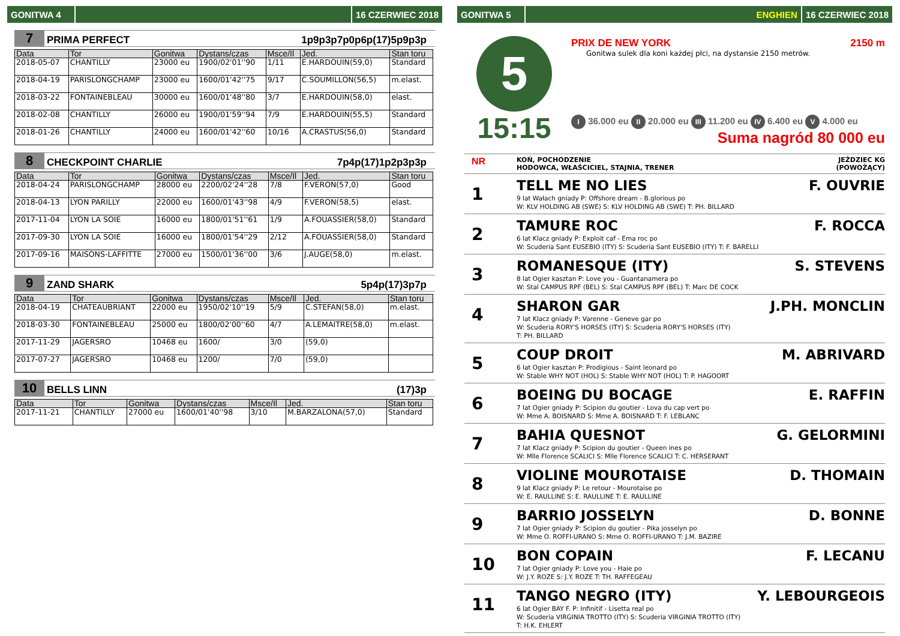GONITWA 4 16 CZERWIEC 2018
7 PRIMA PERFECT 1p9p3p7p0p6p(17)5p9p3p
| Data | Tor | Gonitwa | Dystans/czas | Msce/Il | Jed. | Stan toru |
| --- | --- | --- | --- | --- | --- | --- |
| 2018-05-07 | CHANTILLY | 23000 eu | 1900/02'01''90 | 1/11 | E.HARDOUIN(59,0) | Standard |
| 2018-04-19 | PARISLONGCHAMP | 23000 eu | 1600/01'42''75 | 9/17 | C.SOUMILLON(56,5) | m.elast. |
| 2018-03-22 | FONTAINEBLEAU | 30000 eu | 1600/01'48''80 | 3/7 | E.HARDOUIN(58,0) | elast. |
| 2018-02-08 | CHANTILLY | 26000 eu | 1900/01'59''94 | 7/9 | E.HARDOUIN(55,5) | Standard |
| 2018-01-26 | CHANTILLY | 24000 eu | 1600/01'42''60 | 10/16 | A.CRASTUS(56,0) | Standard |
8 CHECKPOINT CHARLIE 7p4p(17)1p2p3p3p
| Data | Tor | Gonitwa | Dystans/czas | Msce/Il | Jed. | Stan toru |
| --- | --- | --- | --- | --- | --- | --- |
| 2018-04-24 | PARISLONGCHAMP | 28000 eu | 2200/02'24''28 | 7/8 | F.VERON(57,0) | Good |
| 2018-04-13 | LYON PARILLY | 22000 eu | 1600/01'43''98 | 4/9 | F.VERON(58,5) | elast. |
| 2017-11-04 | LYON LA SOIE | 16000 eu | 1800/01'51''61 | 1/9 | A.FOUASSIER(58,0) | Standard |
| 2017-09-30 | LYON LA SOIE | 16000 eu | 1800/01'54''29 | 2/12 | A.FOUASSIER(58,0) | Standard |
| 2017-09-16 | MAISONS-LAFFITTE | 27000 eu | 1500/01'36''00 | 3/6 | J.AUGE(58,0) | m.elast. |
9 ZAND SHARK 5p4p(17)3p7p
| Data | Tor | Gonitwa | Dystans/czas | Msce/Il | Jed. | Stan toru |
| --- | --- | --- | --- | --- | --- | --- |
| 2018-04-19 | CHATEAUBRIANT | 22000 eu | 1950/02'10''19 | 5/9 | C.STEFAN(58,0) | m.elast. |
| 2018-03-30 | FONTAINEBLEAU | 25000 eu | 1800/02'00''60 | 4/7 | A.LEMAITRE(58,0) | m.elast. |
| 2017-11-29 | JAGERSRO | 10468 eu | 1600/ | 3/0 | (59,0) | |
| 2017-07-27 | JAGERSRO | 10468 eu | 1200/ | 7/0 | (59,0) | |
10 BELLS LINN (17)3p
| Data | Tor | Gonitwa | Dystans/czas | Msce/Il | Jed. | Stan toru |
| --- | --- | --- | --- | --- | --- | --- |
| 2017-11-21 | CHANTILLY | 27000 eu | 1600/01'40''98 | 3/10 | M.BARZALONA(57,0) | Standard |
GONITWA 5 ENGHIEN 16 CZERWIEC 2018
5
15:15
PRIX DE NEW YORK 2150 m
Gonitwa sulek dla koni każdej płci, na dystansie 2150 metrów.
I 36.000 eu II 20.000 eu III 11.200 eu IV 6.400 eu V 4.000 eu
Suma nagród 80 000 eu
NR KOŃ, POCHODZENIE
HODOWCA, WŁAŚCICIEL, STAJNIA, TRENER JEŹDZIEC KG
(POWOŻĄCY)
1
TELL ME NO LIES F. OUVRIE
9 lat Wałach gniady P: Offshore dream - B.glorious po
W: KLV HOLDING AB (SWE) S: KLV HOLDING AB (SWE) T: PH. BILLARD
2
TAMURE ROC F. ROCCA
6 lat Klacz gniady P: Exploit caf - Ema roc po
W: Scuderia Sant EUSEBIO (ITY) S: Scuderia Sant EUSEBIO (ITY) T: F. BARELLI
3
ROMANESQUE (ITY) S. STEVENS
8 lat Ogier kasztan P: Love you - Guantanamera po
W: Stal CAMPUS RPF (BEL) S: Stal CAMPUS RPF (BEL) T: Marc DE COCK
4
SHARON GAR J.PH. MONCLIN
7 lat Klacz gniady P: Varenne - Geneve gar po
W: Scuderia RORY'S HORSES (ITY) S: Scuderia RORY'S HORSES (ITY)
T: PH. BILLARD
5
COUP DROIT M. ABRIVARD
6 lat Ogier kasztan P: Prodigious - Saint leonard po
W: Stable WHY NOT (HOL) S: Stable WHY NOT (HOL) T: P. HAGOORT
6
BOEING DU BOCAGE E. RAFFIN
7 lat Ogier gniady P: Scipion du goutier - Lova du cap vert po
W: Mme A. BOISNARD S: Mme A. BOISNARD T: F. LEBLANC
7
BAHIA QUESNOT G. GELORMINI
7 lat Klacz gniady P: Scipion du goutier - Queen ines po
W: Mlle Florence SCALICI S: Mlle Florence SCALICI T: C. HERSERANT
8
VIOLINE MOUROTAISE D. THOMAIN
9 lat Klacz gniady P: Le retour - Mourotaise po
W: E. RAULLINE S: E. RAULLINE T: E. RAULLINE
9
BARRIO JOSSELYN D. BONNE
7 lat Ogier gniady P: Scipion du goutier - Pika josselyn po
W: Mme O. ROFFI-URANO S: Mme O. ROFFI-URANO T: J.M. BAZIRE
10
BON COPAIN F. LECANU
7 lat Ogier gniady P: Love you - Haie po
W: J.Y. ROZE S: J.Y. ROZE T: TH. RAFFEGEAU
11
TANGO NEGRO (ITY) Y. LEBOURGEOIS
6 lat Ogier BAY F. P: Infinitif - Lisetta real po
W: Scuderia VIRGINIA TROTTO (ITY) S: Scuderia VIRGINIA TROTTO (ITY)
T: H.K. EHLERT